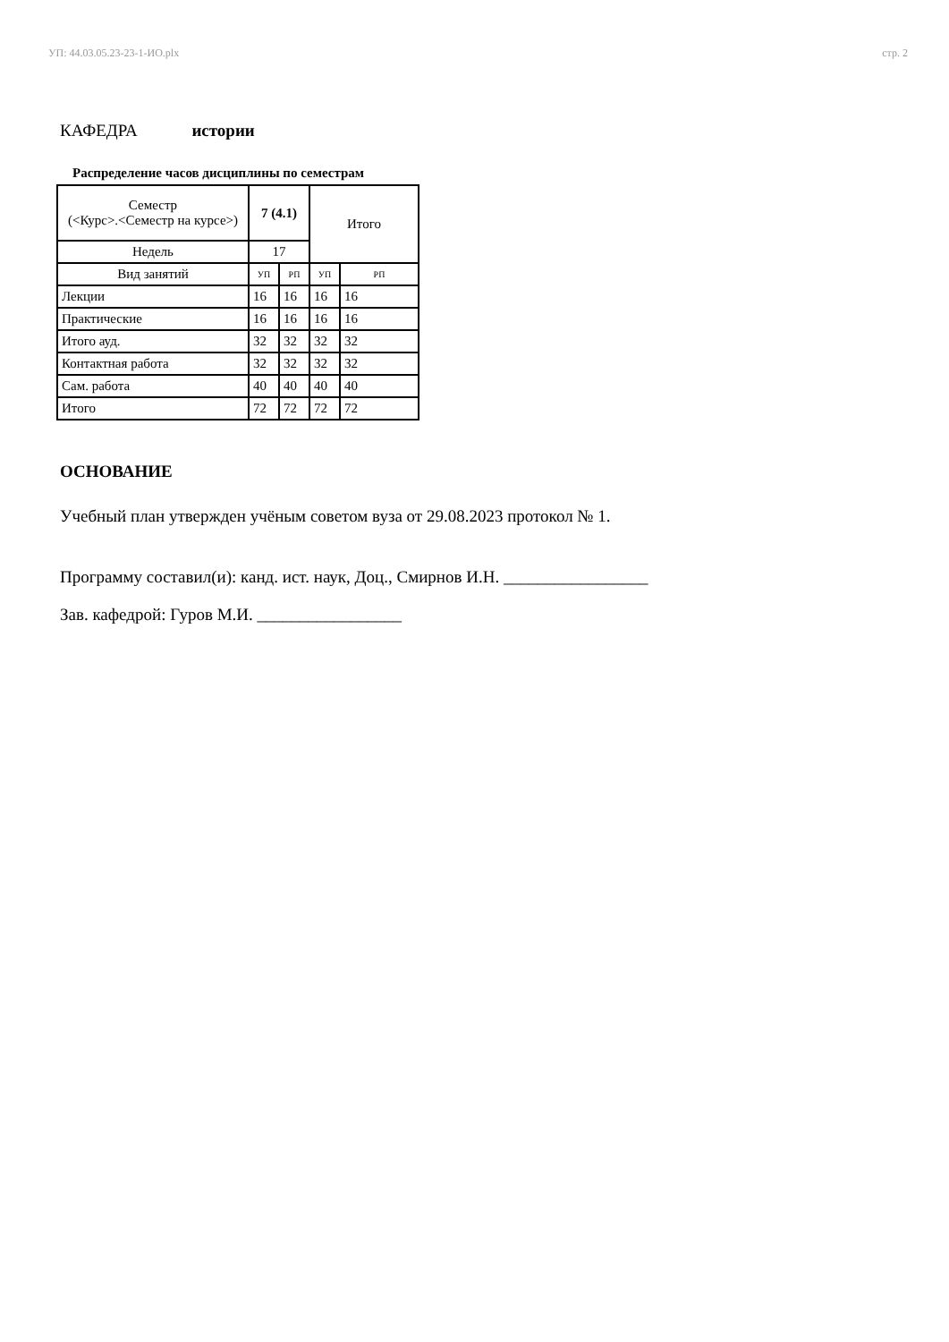УП: 44.03.05.23-23-1-ИО.plx стр. 2
КАФЕДРА истории
Распределение часов дисциплины по семестрам
| Семестр (<Курс>.<Семестр на курсе>) | 7 (4.1) | | Итого | |
| Недель | 17 | | | |
| Вид занятий | УП | РП | УП | РП |
| Лекции | 16 | 16 | 16 | 16 |
| Практические | 16 | 16 | 16 | 16 |
| Итого ауд. | 32 | 32 | 32 | 32 |
| Контактная работа | 32 | 32 | 32 | 32 |
| Сам. работа | 40 | 40 | 40 | 40 |
| Итого | 72 | 72 | 72 | 72 |
ОСНОВАНИЕ
Учебный план утвержден учёным советом вуза от 29.08.2023 протокол № 1.
Программу составил(и): канд. ист. наук, Доц., Смирнов И.Н. _________________
Зав. кафедрой: Гуров М.И. _________________